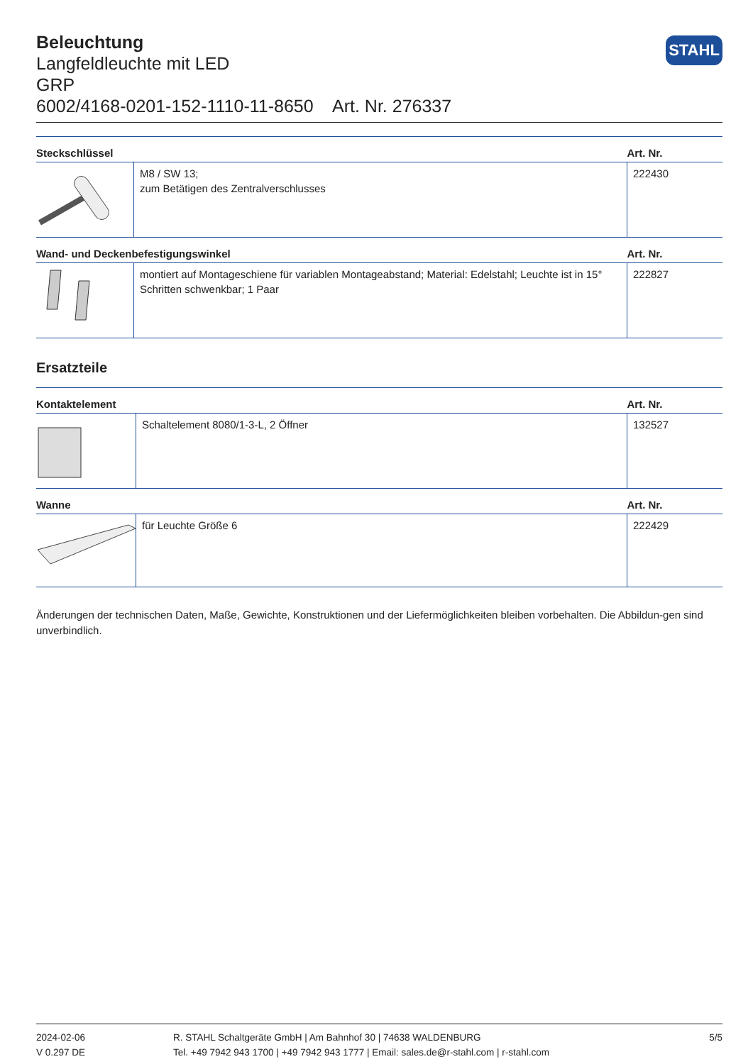Beleuchtung
Langfeldleuchte mit LED
GRP
6002/4168-0201-152-1110-11-8650 Art. Nr. 276337
STAHL
| Steckschlüssel | | Art. Nr. |
| --- | --- | --- |
| | M8 / SW 13; zum Betätigen des Zentralverschlusses | 222430 |
| Wand- und Deckenbefestigungswinkel | | Art. Nr. |
| | montiert auf Montageschiene für variablen Montageabstand; Material: Edelstahl; Leuchte ist in 15° Schritten schwenkbar; 1 Paar | 222827 |
Ersatzteile
| Kontaktelement | | Art. Nr. |
| --- | --- | --- |
| | Schaltelement 8080/1-3-L, 2 Öffner | 132527 |
| Wanne | | Art. Nr. |
| | für Leuchte Größe 6 | 222429 |
Änderungen der technischen Daten, Maße, Gewichte, Konstruktionen und der Liefermöglichkeiten bleiben vorbehalten. Die Abbildun-gen sind unverbindlich.
2024-02-06
V 0.297 DE
R. STAHL Schaltgeräte GmbH | Am Bahnhof 30 | 74638 WALDENBURG
Tel. +49 7942 943 1700 | +49 7942 943 1777 | Email: sales.de@r-stahl.com | r-stahl.com
5/5